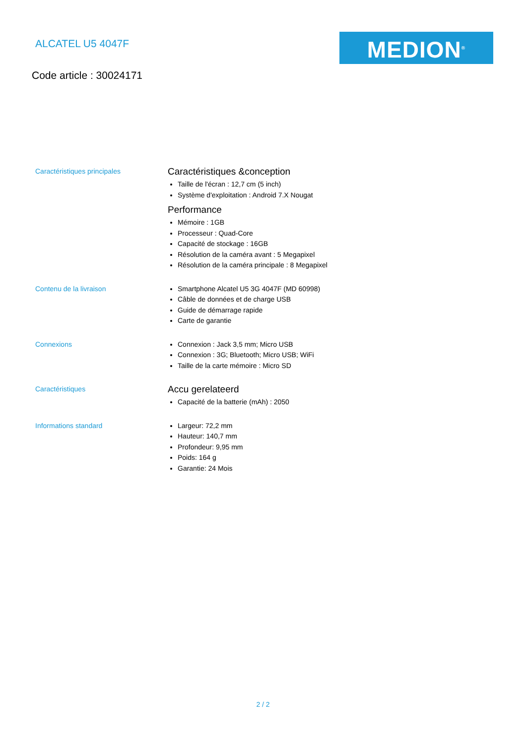ALCATEL U5 4047F MEDION<sup>®</sup>
Code article : 30024171
Caractéristiques principales
Caractéristiques &conception
Taille de l'écran : 12,7 cm (5 inch)
Système d'exploitation : Android 7.X Nougat
Performance
Mémoire : 1GB
Processeur : Quad-Core
Capacité de stockage : 16GB
Résolution de la caméra avant : 5 Megapixel
Résolution de la caméra principale : 8 Megapixel
Contenu de la livraison
Smartphone Alcatel U5 3G 4047F (MD 60998)
Câble de données et de charge USB
Guide de démarrage rapide
Carte de garantie
Connexions
Connexion : Jack 3,5 mm; Micro USB
Connexion : 3G; Bluetooth; Micro USB; WiFi
Taille de la carte mémoire : Micro SD
Caractéristiques
Accu gerelateerd
Capacité de la batterie (mAh) : 2050
Informations standard
Largeur: 72,2 mm
Hauteur: 140,7 mm
Profondeur: 9,95 mm
Poids: 164 g
Garantie: 24 Mois
2 / 2